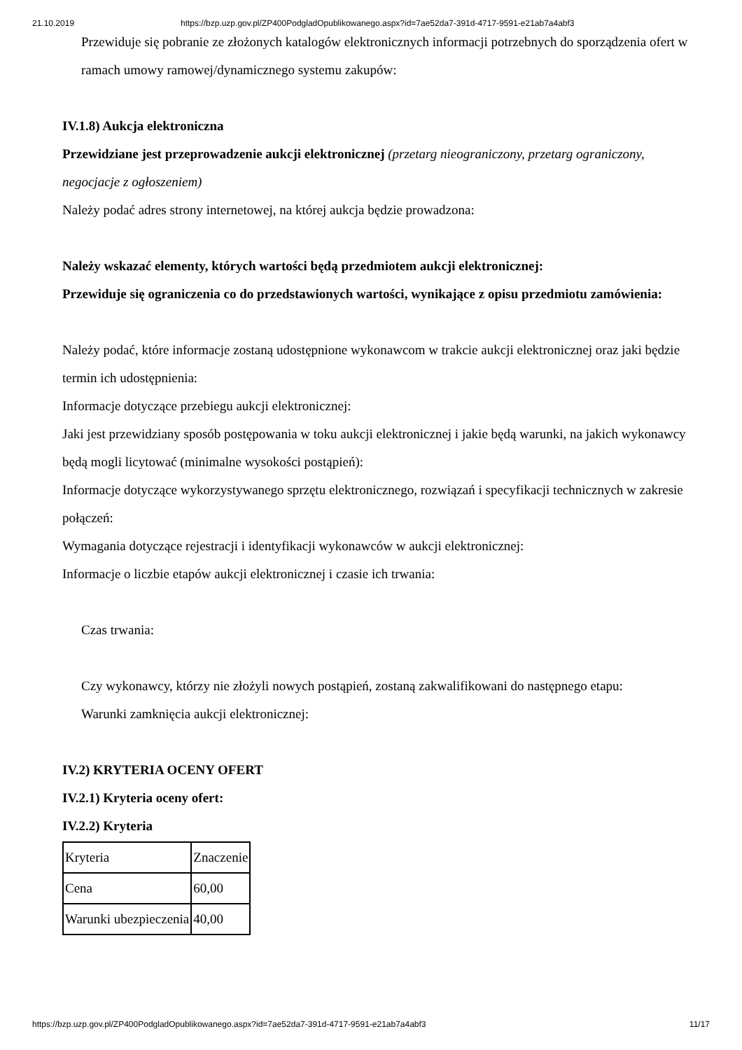21.10.2019 https://bzp.uzp.gov.pl/ZP400PodgladOpublikowanego.aspx?id=7ae52da7-391d-4717-9591-e21ab7a4abf3
Przewiduje się pobranie ze złożonych katalogów elektronicznych informacji potrzebnych do sporządzenia ofert w ramach umowy ramowej/dynamicznego systemu zakupów:
IV.1.8) Aukcja elektroniczna
Przewidziane jest przeprowadzenie aukcji elektronicznej (przetarg nieograniczony, przetarg ograniczony, negocjacje z ogłoszeniem)
Należy podać adres strony internetowej, na której aukcja będzie prowadzona:
Należy wskazać elementy, których wartości będą przedmiotem aukcji elektronicznej:
Przewiduje się ograniczenia co do przedstawionych wartości, wynikające z opisu przedmiotu zamówienia:
Należy podać, które informacje zostaną udostępnione wykonawcom w trakcie aukcji elektronicznej oraz jaki będzie termin ich udostępnienia:
Informacje dotyczące przebiegu aukcji elektronicznej:
Jaki jest przewidziany sposób postępowania w toku aukcji elektronicznej i jakie będą warunki, na jakich wykonawcy będą mogli licytować (minimalne wysokości postąpień):
Informacje dotyczące wykorzystywanego sprzętu elektronicznego, rozwiązań i specyfikacji technicznych w zakresie połączeń:
Wymagania dotyczące rejestracji i identyfikacji wykonawców w aukcji elektronicznej:
Informacje o liczbie etapów aukcji elektronicznej i czasie ich trwania:
Czas trwania:
Czy wykonawcy, którzy nie złożyli nowych postąpień, zostaną zakwalifikowani do następnego etapu:
Warunki zamknięcia aukcji elektronicznej:
IV.2) KRYTERIA OCENY OFERT
IV.2.1) Kryteria oceny ofert:
IV.2.2) Kryteria
| Kryteria | Znaczenie |
| Cena | 60,00 |
| Warunki ubezpieczenia | 40,00 |
https://bzp.uzp.gov.pl/ZP400PodgladOpublikowanego.aspx?id=7ae52da7-391d-4717-9591-e21ab7a4abf3 11/17